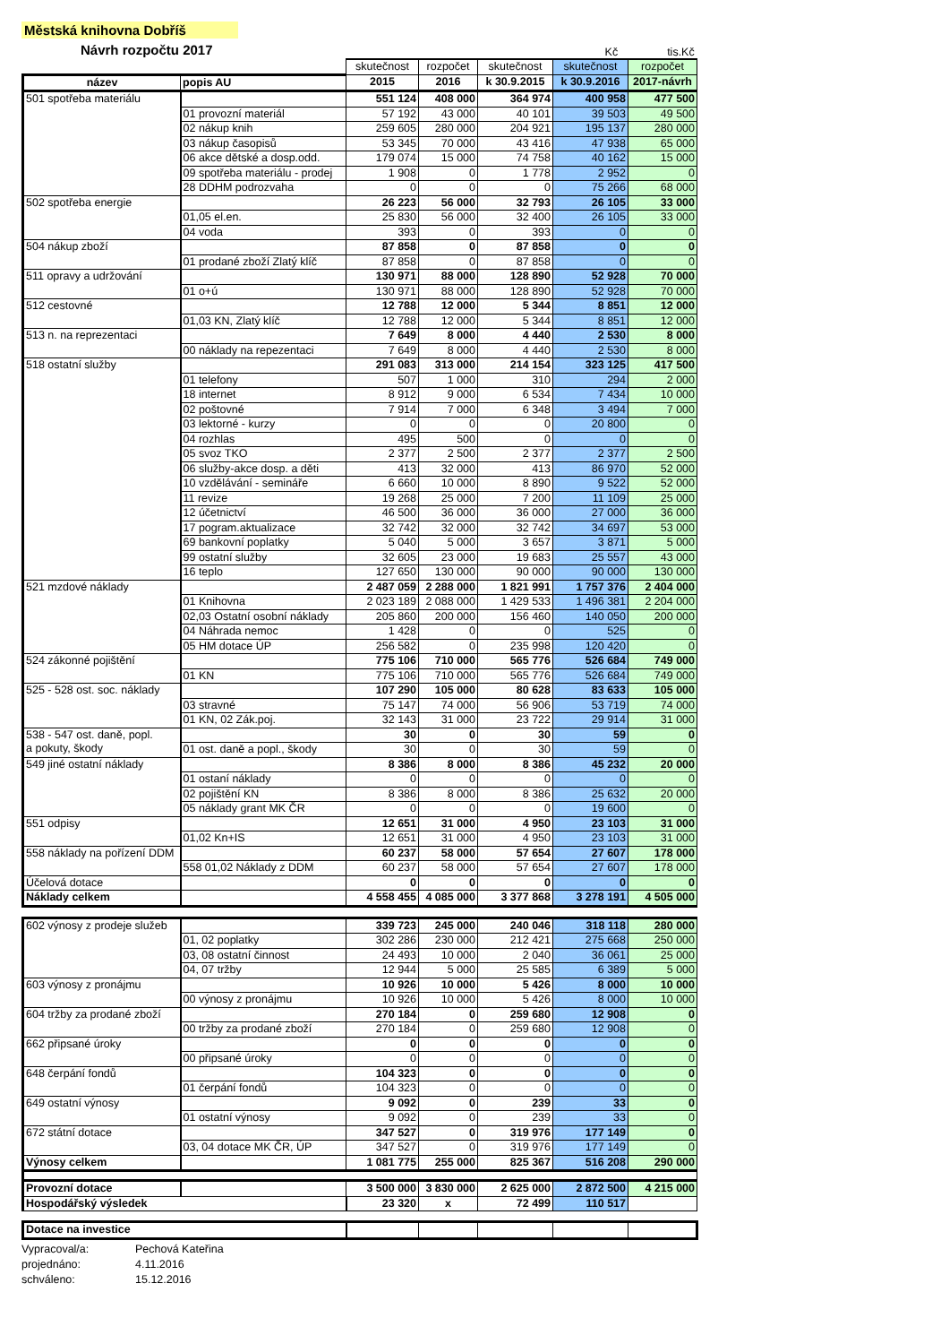Městská knihovna Dobříš
Návrh rozpočtu 2017 Kč tis.Kč
| | | skutečnost | rozpočet | skutečnost | skutečnost | rozpočet |
| název | popis AU | 2015 | 2016 | k 30.9.2015 | k 30.9.2016 | 2017-návrh |
| 501 spotřeba materiálu | | 551 124 | 408 000 | 364 974 | 400 958 | 477 500 |
| | 01 provozní materiál | 57 192 | 43 000 | 40 101 | 39 503 | 49 500 |
| | 02 nákup knih | 259 605 | 280 000 | 204 921 | 195 137 | 280 000 |
| | 03 nákup časopisů | 53 345 | 70 000 | 43 416 | 47 938 | 65 000 |
| | 06 akce dětské a dosp.odd. | 179 074 | 15 000 | 74 758 | 40 162 | 15 000 |
| | 09 spotřeba materiálu - prodej | 1 908 | 0 | 1 778 | 2 952 | 0 |
| | 28 DDHM podrozvaha | 0 | 0 | 0 | 75 266 | 68 000 |
| 502 spotřeba energie | | 26 223 | 56 000 | 32 793 | 26 105 | 33 000 |
| | 01,05 el.en. | 25 830 | 56 000 | 32 400 | 26 105 | 33 000 |
| | 04 voda | 393 | 0 | 393 | 0 | 0 |
| 504 nákup zboží | | 87 858 | 0 | 87 858 | 0 | 0 |
| | 01 prodané zboží Zlatý klíč | 87 858 | 0 | 87 858 | 0 | 0 |
| 511 opravy a udržování | | 130 971 | 88 000 | 128 890 | 52 928 | 70 000 |
| | 01 o+ú | 130 971 | 88 000 | 128 890 | 52 928 | 70 000 |
| 512 cestovné | | 12 788 | 12 000 | 5 344 | 8 851 | 12 000 |
| | 01,03 KN, Zlatý klíč | 12 788 | 12 000 | 5 344 | 8 851 | 12 000 |
| 513 n. na reprezentaci | | 7 649 | 8 000 | 4 440 | 2 530 | 8 000 |
| | 00 náklady na repezentaci | 7 649 | 8 000 | 4 440 | 2 530 | 8 000 |
| 518 ostatní služby | | 291 083 | 313 000 | 214 154 | 323 125 | 417 500 |
| | 01 telefony | 507 | 1 000 | 310 | 294 | 2 000 |
| | 18 internet | 8 912 | 9 000 | 6 534 | 7 434 | 10 000 |
| | 02 poštovné | 7 914 | 7 000 | 6 348 | 3 494 | 7 000 |
| | 03 lektorné - kurzy | 0 | 0 | 0 | 20 800 | 0 |
| | 04 rozhlas | 495 | 500 | 0 | 0 | 0 |
| | 05 svoz TKO | 2 377 | 2 500 | 2 377 | 2 377 | 2 500 |
| | 06 služby-akce dosp. a děti | 413 | 32 000 | 413 | 86 970 | 52 000 |
| | 10 vzdělávání - semináře | 6 660 | 10 000 | 8 890 | 9 522 | 52 000 |
| | 11 revize | 19 268 | 25 000 | 7 200 | 11 109 | 25 000 |
| | 12 účetnictví | 46 500 | 36 000 | 36 000 | 27 000 | 36 000 |
| | 17 pogram.aktualizace | 32 742 | 32 000 | 32 742 | 34 697 | 53 000 |
| | 69 bankovní poplatky | 5 040 | 5 000 | 3 657 | 3 871 | 5 000 |
| | 99 ostatní služby | 32 605 | 23 000 | 19 683 | 25 557 | 43 000 |
| | 16 teplo | 127 650 | 130 000 | 90 000 | 90 000 | 130 000 |
| 521 mzdové náklady | | 2 487 059 | 2 288 000 | 1 821 991 | 1 757 376 | 2 404 000 |
| | 01 Knihovna | 2 023 189 | 2 088 000 | 1 429 533 | 1 496 381 | 2 204 000 |
| | 02,03 Ostatní osobní náklady | 205 860 | 200 000 | 156 460 | 140 050 | 200 000 |
| | 04 Náhrada nemoc | 1 428 | 0 | 0 | 525 | 0 |
| | 05 HM dotace ÚP | 256 582 | 0 | 235 998 | 120 420 | 0 |
| 524 zákonné pojištění | | 775 106 | 710 000 | 565 776 | 526 684 | 749 000 |
| | 01 KN | 775 106 | 710 000 | 565 776 | 526 684 | 749 000 |
| 525 - 528 ost. soc. náklady | | 107 290 | 105 000 | 80 628 | 83 633 | 105 000 |
| | 03 stravné | 75 147 | 74 000 | 56 906 | 53 719 | 74 000 |
| | 01 KN, 02 Zák.poj. | 32 143 | 31 000 | 23 722 | 29 914 | 31 000 |
| 538 - 547 ost. daně, popl. a pokuty, škody | | 30 | 0 | 30 | 59 | 0 |
| | 01 ost. daně a popl., škody | 30 | 0 | 30 | 59 | 0 |
| 549 jiné ostatní náklady | | 8 386 | 8 000 | 8 386 | 45 232 | 20 000 |
| | 01 ostaní náklady | 0 | 0 | 0 | 0 | 0 |
| | 02 pojištění KN | 8 386 | 8 000 | 8 386 | 25 632 | 20 000 |
| | 05 náklady grant MK ČR | 0 | 0 | 0 | 19 600 | 0 |
| 551 odpisy | | 12 651 | 31 000 | 4 950 | 23 103 | 31 000 |
| | 01,02 Kn+IS | 12 651 | 31 000 | 4 950 | 23 103 | 31 000 |
| 558 náklady na pořízení DDM | | 60 237 | 58 000 | 57 654 | 27 607 | 178 000 |
| | 558 01,02 Náklady z DDM | 60 237 | 58 000 | 57 654 | 27 607 | 178 000 |
| Účelová dotace | | 0 | 0 | 0 | 0 | 0 |
| Náklady celkem | | 4 558 455 | 4 085 000 | 3 377 868 | 3 278 191 | 4 505 000 |
| 602 výnosy z prodeje služeb | | 339 723 | 245 000 | 240 046 | 318 118 | 280 000 |
| | 01, 02 poplatky | 302 286 | 230 000 | 212 421 | 275 668 | 250 000 |
| | 03, 08 ostatní činnost | 24 493 | 10 000 | 2 040 | 36 061 | 25 000 |
| | 04, 07 tržby | 12 944 | 5 000 | 25 585 | 6 389 | 5 000 |
| 603 výnosy z pronájmu | | 10 926 | 10 000 | 5 426 | 8 000 | 10 000 |
| | 00 výnosy z pronájmu | 10 926 | 10 000 | 5 426 | 8 000 | 10 000 |
| 604 tržby za prodané zboží | | 270 184 | 0 | 259 680 | 12 908 | 0 |
| | 00 tržby za prodané zboží | 270 184 | 0 | 259 680 | 12 908 | 0 |
| 662 připsané úroky | | 0 | 0 | 0 | 0 | 0 |
| | 00 připsané úroky | 0 | 0 | 0 | 0 | 0 |
| 648 čerpání fondů | | 104 323 | 0 | 0 | 0 | 0 |
| | 01 čerpání fondů | 104 323 | 0 | 0 | 0 | 0 |
| 649 ostatní výnosy | | 9 092 | 0 | 239 | 33 | 0 |
| | 01 ostatní výnosy | 9 092 | 0 | 239 | 33 | 0 |
| 672 státní dotace | | 347 527 | 0 | 319 976 | 177 149 | 0 |
| | 03, 04 dotace MK ČR, ÚP | 347 527 | 0 | 319 976 | 177 149 | 0 |
| Výnosy celkem | | 1 081 775 | 255 000 | 825 367 | 516 208 | 290 000 |
| Provozní dotace | | 3 500 000 | 3 830 000 | 2 625 000 | 2 872 500 | 4 215 000 |
| Hospodářský výsledek | | 23 320 | x | 72 499 | 110 517 | |
| Dotace na investice | | | | | | |
Vypracoval/a: Pechová Kateřina
projednáno: 4.11.2016
schváleno: 15.12.2016